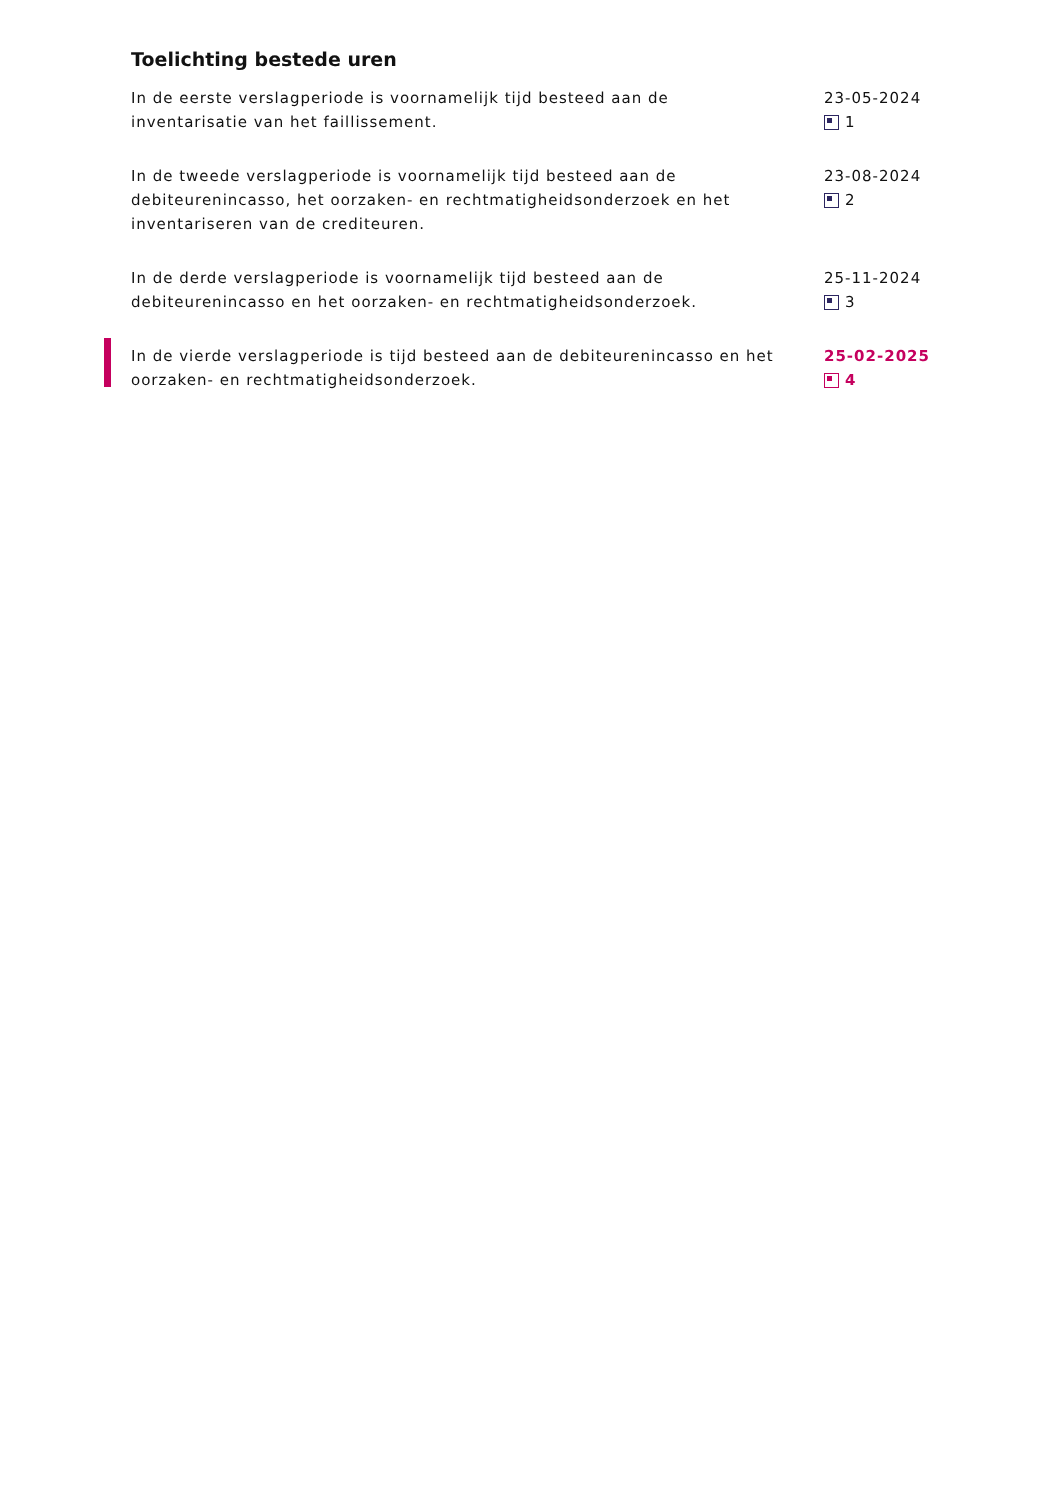Toelichting bestede uren
In de eerste verslagperiode is voornamelijk tijd besteed aan de inventarisatie van het faillissement.
23-05-2024
1
In de tweede verslagperiode is voornamelijk tijd besteed aan de debiteurenincasso, het oorzaken- en rechtmatigheidsonderzoek en het inventariseren van de crediteuren.
23-08-2024
2
In de derde verslagperiode is voornamelijk tijd besteed aan de debiteurenincasso en het oorzaken- en rechtmatigheidsonderzoek.
25-11-2024
3
In de vierde verslagperiode is tijd besteed aan de debiteurenincasso en het oorzaken- en rechtmatigheidsonderzoek.
25-02-2025
4